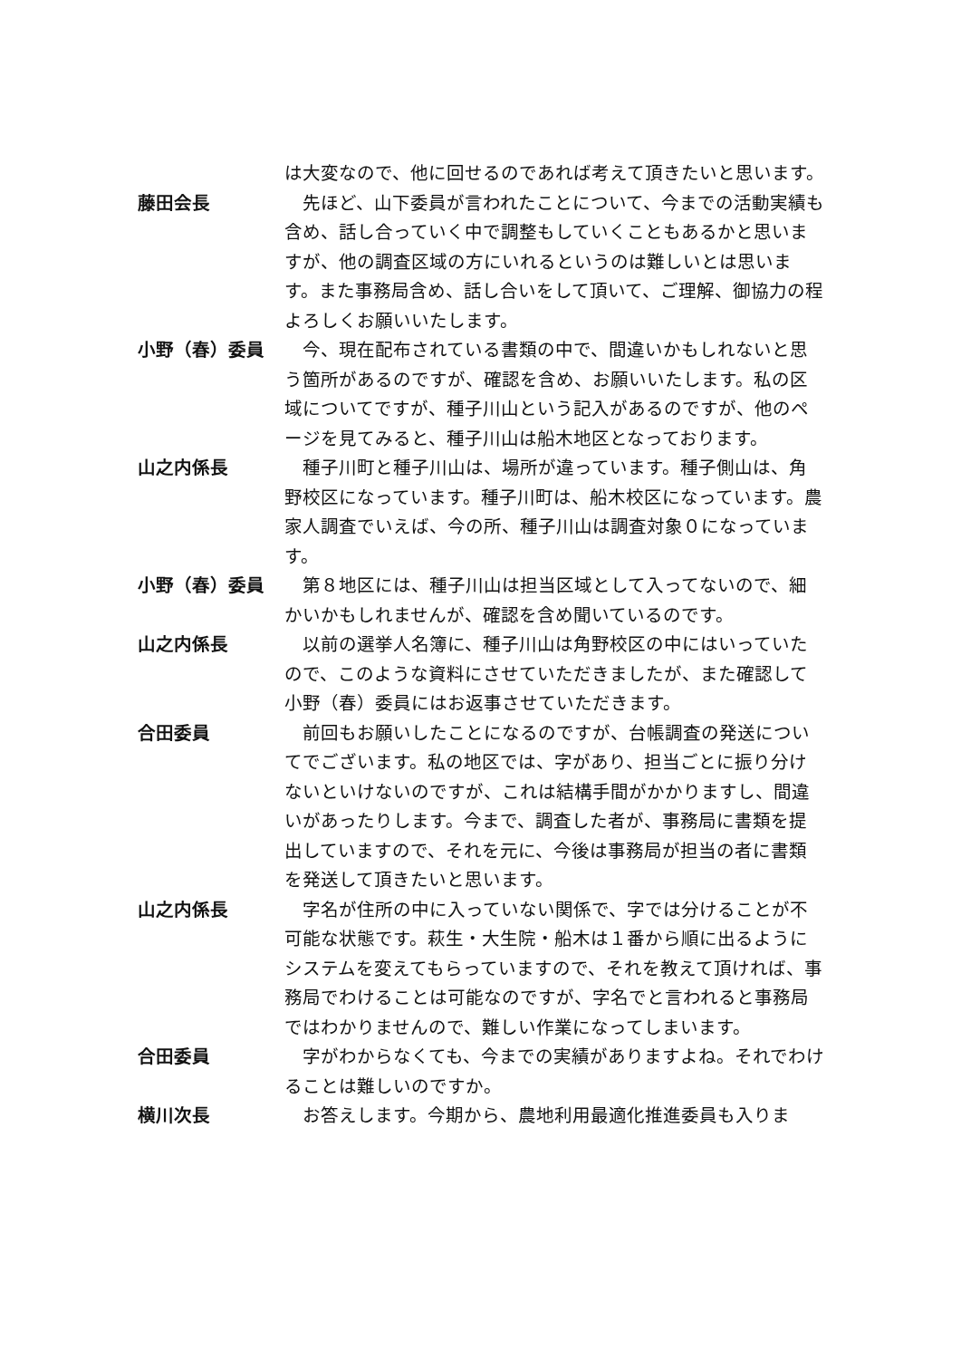は大変なので、他に回せるのであれば考えて頂きたいと思います。
藤田会長 　先ほど、山下委員が言われたことについて、今までの活動実績も含め、話し合っていく中で調整もしていくこともあるかと思いますが、他の調査区域の方にいれるというのは難しいとは思います。また事務局含め、話し合いをして頂いて、ご理解、御協力の程よろしくお願いいたします。
小野（春）委員 　今、現在配布されている書類の中で、間違いかもしれないと思う箇所があるのですが、確認を含め、お願いいたします。私の区域についてですが、種子川山という記入があるのですが、他のページを見てみると、種子川山は船木地区となっております。
山之内係長 　種子川町と種子川山は、場所が違っています。種子側山は、角野校区になっています。種子川町は、船木校区になっています。農家人調査でいえば、今の所、種子川山は調査対象０になっています。
小野（春）委員 　第８地区には、種子川山は担当区域として入ってないので、細かいかもしれませんが、確認を含め聞いているのです。
山之内係長 　以前の選挙人名簿に、種子川山は角野校区の中にはいっていたので、このような資料にさせていただきましたが、また確認して小野（春）委員にはお返事させていただきます。
合田委員 　前回もお願いしたことになるのですが、台帳調査の発送についてでございます。私の地区では、字があり、担当ごとに振り分けないといけないのですが、これは結構手間がかかりますし、間違いがあったりします。今まで、調査した者が、事務局に書類を提出していますので、それを元に、今後は事務局が担当の者に書類を発送して頂きたいと思います。
山之内係長 　字名が住所の中に入っていない関係で、字では分けることが不可能な状態です。萩生・大生院・船木は１番から順に出るようにシステムを変えてもらっていますので、それを教えて頂ければ、事務局でわけることは可能なのですが、字名でと言われると事務局ではわかりませんので、難しい作業になってしまいます。
合田委員 　字がわからなくても、今までの実績がありますよね。それでわけることは難しいのですか。
横川次長 　お答えします。今期から、農地利用最適化推進委員も入りま